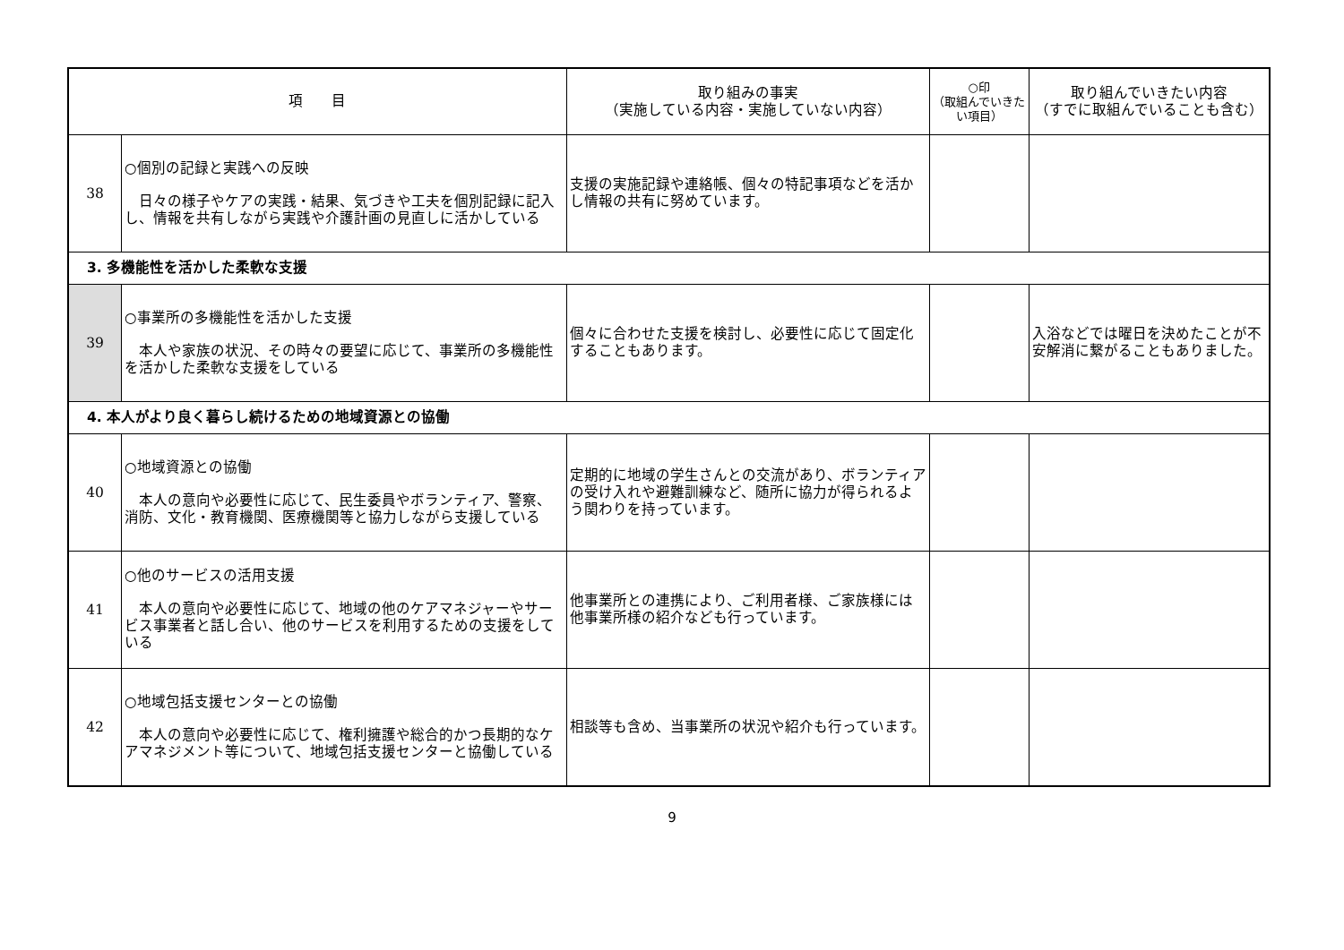| 項 目 | | 取り組みの事実 （実施している内容・実施していない内容） | ○印 （取組んでいきたい項目） | 取り組んでいきたい内容 （すでに取組んでいることも含む） |
| --- | --- | --- | --- | --- |
| 38 | ○個別の記録と実践への反映 日々の様子やケアの実践・結果、気づきや工夫を個別記録に記入し、情報を共有しながら実践や介護計画の見直しに活かしている | 支援の実施記録や連絡帳、個々の特記事項などを活かし情報の共有に努めています。 | | |
| 3. 多機能性を活かした柔軟な支援 | | | | |
| 39 | ○事業所の多機能性を活かした支援 本人や家族の状況、その時々の要望に応じて、事業所の多機能性を活かした柔軟な支援をしている | 個々に合わせた支援を検討し、必要性に応じて固定化することもあります。 | | 入浴などでは曜日を決めたことが不安解消に繋がることもありました。 |
| 4. 本人がより良く暮らし続けるための地域資源との協働 | | | | |
| 40 | ○地域資源との協働 本人の意向や必要性に応じて、民生委員やボランティア、警察、消防、文化・教育機関、医療機関等と協力しながら支援している | 定期的に地域の学生さんとの交流があり、ボランティアの受け入れや避難訓練など、随所に協力が得られるよう関わりを持っています。 | | |
| 41 | ○他のサービスの活用支援 本人の意向や必要性に応じて、地域の他のケアマネジャーやサービス事業者と話し合い、他のサービスを利用するための支援をしている | 他事業所との連携により、ご利用者様、ご家族様には他事業所様の紹介なども行っています。 | | |
| 42 | ○地域包括支援センターとの協働 本人の意向や必要性に応じて、権利擁護や総合的かつ長期的なケアマネジメント等について、地域包括支援センターと協働している | 相談等も含め、当事業所の状況や紹介も行っています。 | | |
9